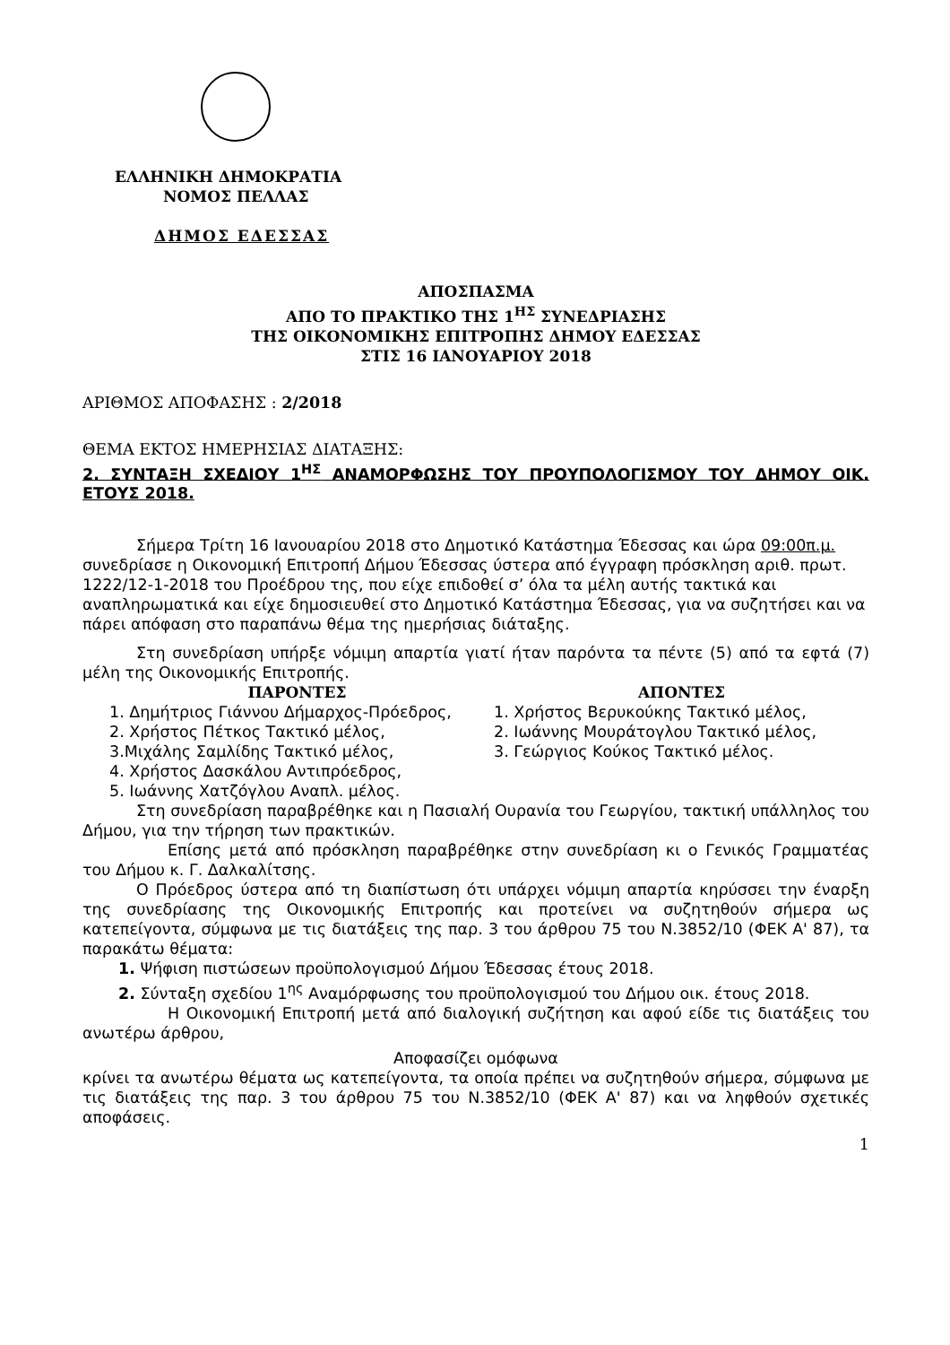ΕΛΛΗΝΙΚΗ ΔΗΜΟΚΡΑΤΙΑ
ΝΟΜΟΣ ΠΕΛΛΑΣ
ΔΗΜΟΣ ΕΔΕΣΣΑΣ
ΑΠΟΣΠΑΣΜΑ
ΑΠΟ ΤΟ ΠΡΑΚΤΙΚΟ ΤΗΣ 1<sup>ΗΣ</sup> ΣΥΝΕΔΡΙΑΣΗΣ
ΤΗΣ ΟΙΚΟΝΟΜΙΚΗΣ ΕΠΙΤΡΟΠΗΣ ΔΗΜΟΥ ΕΔΕΣΣΑΣ
ΣΤΙΣ 16 ΙΑΝΟΥΑΡΙΟΥ 2018
ΑΡΙΘΜΟΣ ΑΠΟΦΑΣΗΣ : 2/2018
ΘΕΜΑ ΕΚΤΟΣ ΗΜΕΡΗΣΙΑΣ ΔΙΑΤΑΞΗΣ:
2. ΣΥΝΤΑΞΗ ΣΧΕΔΙΟΥ 1<sup>ΗΣ</sup> ΑΝΑΜΟΡΦΩΣΗΣ ΤΟΥ ΠΡΟΥΠΟΛΟΓΙΣΜΟΥ ΤΟΥ ΔΗΜΟΥ ΟΙΚ. ΕΤΟΥΣ 2018.
Σήμερα Τρίτη 16 Ιανουαρίου 2018 στο Δημοτικό Κατάστημα Έδεσσας και ώρα 09:00π.μ. συνεδρίασε η Οικονομική Επιτροπή Δήμου Έδεσσας ύστερα από έγγραφη πρόσκληση αριθ. πρωτ. 1222/12-1-2018 του Προέδρου της, που είχε επιδοθεί σ’ όλα τα μέλη αυτής τακτικά και αναπληρωματικά και είχε δημοσιευθεί στο Δημοτικό Κατάστημα Έδεσσας, για να συζητήσει και να πάρει απόφαση στο παραπάνω θέμα της ημερήσιας διάταξης.
Στη συνεδρίαση υπήρξε νόμιμη απαρτία γιατί ήταν παρόντα τα πέντε (5) από τα εφτά (7) μέλη της Οικονομικής Επιτροπής.
ΠΑΡΟΝΤΕΣ
1. Δημήτριος Γιάννου Δήμαρχος-Πρόεδρος,
2. Χρήστος Πέτκος Τακτικό μέλος,
3.Μιχάλης Σαμλίδης Τακτικό μέλος,
4. Χρήστος Δασκάλου Αντιπρόεδρος,
5. Ιωάννης Χατζόγλου Αναπλ. μέλος.
ΑΠΟΝΤΕΣ
1. Χρήστος Βερυκούκης Τακτικό μέλος,
2. Ιωάννης Μουράτογλου Τακτικό μέλος,
3. Γεώργιος Κούκος Τακτικό μέλος.
Στη συνεδρίαση παραβρέθηκε και η Πασιαλή Ουρανία του Γεωργίου, τακτική υπάλληλος του Δήμου, για την τήρηση των πρακτικών.
Επίσης μετά από πρόσκληση παραβρέθηκε στην συνεδρίαση κι ο Γενικός Γραμματέας του Δήμου κ. Γ. Δαλκαλίτσης.
Ο Πρόεδρος ύστερα από τη διαπίστωση ότι υπάρχει νόμιμη απαρτία κηρύσσει την έναρξη της συνεδρίασης της Οικονομικής Επιτροπής και προτείνει να συζητηθούν σήμερα ως κατεπείγοντα, σύμφωνα με τις διατάξεις της παρ. 3 του άρθρου 75 του Ν.3852/10 (ΦΕΚ Α' 87), τα παρακάτω θέματα:
1. Ψήφιση πιστώσεων προϋπολογισμού Δήμου Έδεσσας έτους 2018.
2. Σύνταξη σχεδίου 1<sup>ης</sup> Αναμόρφωσης του προϋπολογισμού του Δήμου οικ. έτους 2018.
Η Οικονομική Επιτροπή μετά από διαλογική συζήτηση και αφού είδε τις διατάξεις του ανωτέρω άρθρου,
Αποφασίζει ομόφωνα
κρίνει τα ανωτέρω θέματα ως κατεπείγοντα, τα οποία πρέπει να συζητηθούν σήμερα, σύμφωνα με τις διατάξεις της παρ. 3 του άρθρου 75 του Ν.3852/10 (ΦΕΚ Α' 87) και να ληφθούν σχετικές αποφάσεις.
1